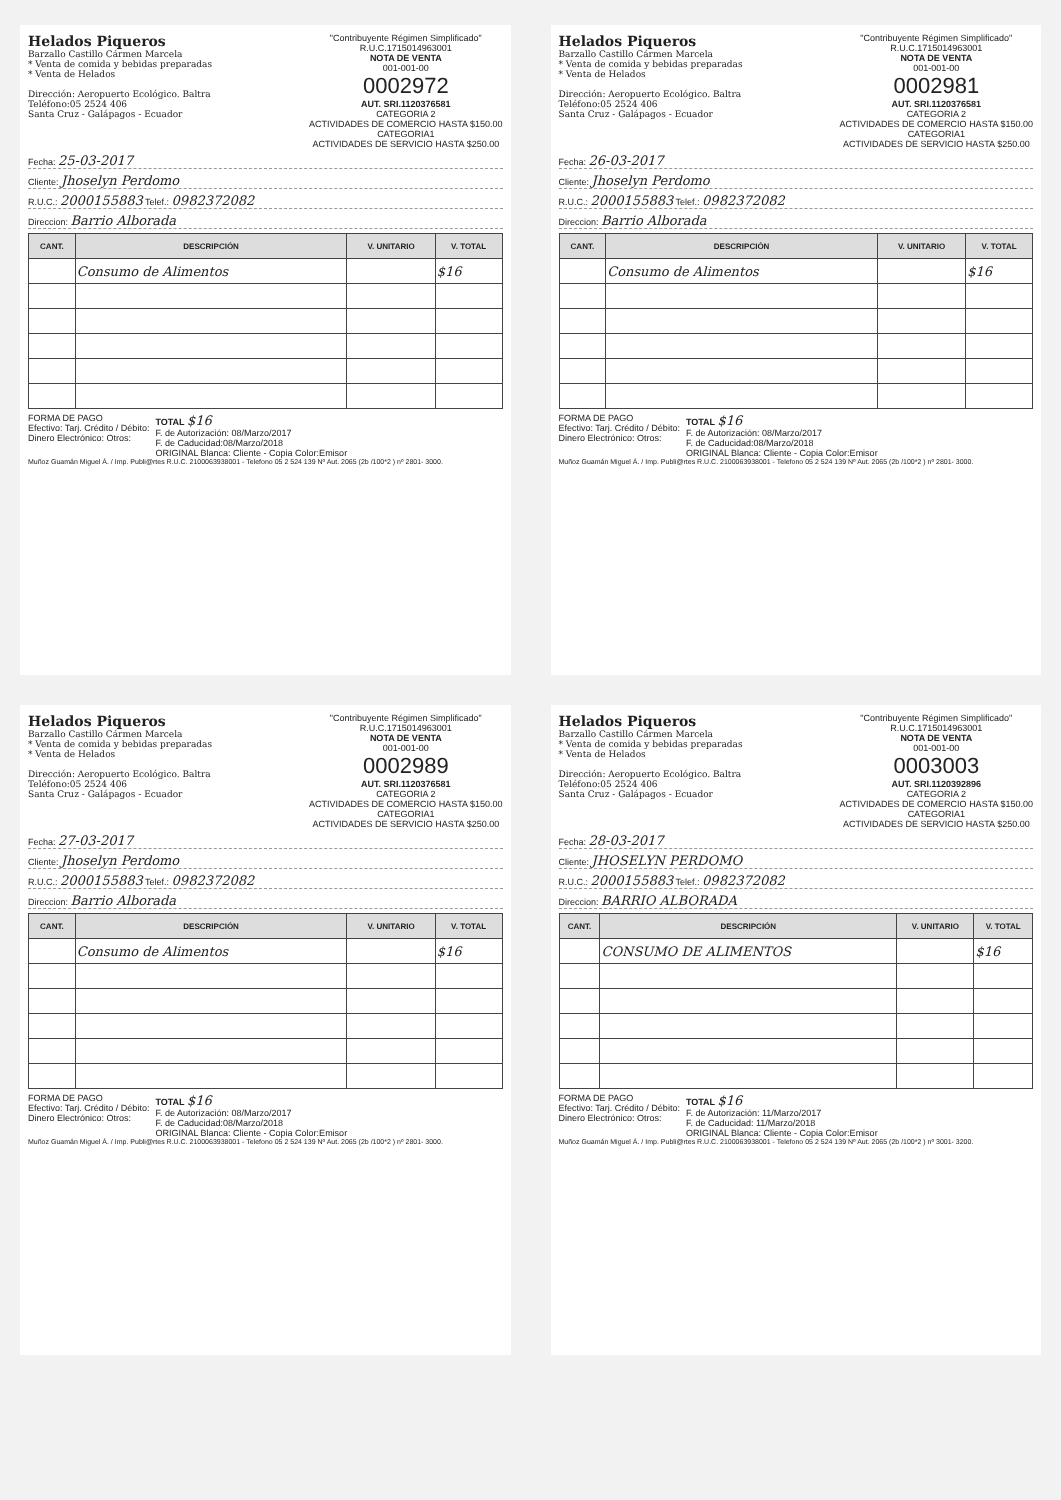Helados Piqueros
Barzallo Castillo Cármen Marcela
* Venta de comida y bebidas preparadas
* Venta de Helados
Dirección: Aeropuerto Ecológico. Baltra
Teléfono:05 2524 406
Santa Cruz - Galápagos - Ecuador
"Contribuyente Régimen Simplificado"
R.U.C.1715014963001
NOTA DE VENTA
001-001-00
0002972
AUT. SRI.1120376581
CATEGORIA 2
ACTIVIDADES DE COMERCIO HASTA $150.00
CATEGORIA1
ACTIVIDADES DE SERVICIO HASTA $250.00
Fecha: 25-03-2017
Cliente: Jhoselyn Perdomo
R.U.C.: 2000155883 Telef.: 0982372082
Direccion: Barrio Alborada
| CANT. | DESCRIPCIÓN | V. UNITARIO | V. TOTAL |
| --- | --- | --- | --- |
| | Consumo de Alimentos | | $16 |
FORMA DE PAGO
Efectivo: Tarj. Crédito / Débito:
Dinero Electrónico: Otros:
TOTAL $16
F. de Autorización: 08/Marzo/2017
F. de Caducidad:08/Marzo/2018
ORIGINAL Blanca: Cliente - Copia Color:Emisor
Muñoz Guamán Miguel Á. / Imp. Publi@rtes R.U.C. 2100063938001 - Telefono 05 2 524 139 Nº Aut. 2065 (2b /100*2 ) nº 2801- 3000.
Helados Piqueros
Barzallo Castillo Cármen Marcela
* Venta de comida y bebidas preparadas
* Venta de Helados
Dirección: Aeropuerto Ecológico. Baltra
Teléfono:05 2524 406
Santa Cruz - Galápagos - Ecuador
"Contribuyente Régimen Simplificado"
R.U.C.1715014963001
NOTA DE VENTA
001-001-00
0002981
AUT. SRI.1120376581
CATEGORIA 2
ACTIVIDADES DE COMERCIO HASTA $150.00
CATEGORIA1
ACTIVIDADES DE SERVICIO HASTA $250.00
Fecha: 26-03-2017
Cliente: Jhoselyn Perdomo
R.U.C.: 2000155883 Telef.: 0982372082
Direccion: Barrio Alborada
| CANT. | DESCRIPCIÓN | V. UNITARIO | V. TOTAL |
| --- | --- | --- | --- |
| | Consumo de Alimentos | | $16 |
FORMA DE PAGO
Efectivo: Tarj. Crédito / Débito:
Dinero Electrónico: Otros:
TOTAL $16
F. de Autorización: 08/Marzo/2017
F. de Caducidad:08/Marzo/2018
ORIGINAL Blanca: Cliente - Copia Color:Emisor
Muñoz Guamán Miguel Á. / Imp. Publi@rtes R.U.C. 2100063938001 - Telefono 05 2 524 139 Nº Aut. 2065 (2b /100*2 ) nº 2801- 3000.
Helados Piqueros
Barzallo Castillo Cármen Marcela
* Venta de comida y bebidas preparadas
* Venta de Helados
Dirección: Aeropuerto Ecológico. Baltra
Teléfono:05 2524 406
Santa Cruz - Galápagos - Ecuador
"Contribuyente Régimen Simplificado"
R.U.C.1715014963001
NOTA DE VENTA
001-001-00
0002989
AUT. SRI.1120376581
CATEGORIA 2
ACTIVIDADES DE COMERCIO HASTA $150.00
CATEGORIA1
ACTIVIDADES DE SERVICIO HASTA $250.00
Fecha: 27-03-2017
Cliente: Jhoselyn Perdomo
R.U.C.: 2000155883 Telef.: 0982372082
Direccion: Barrio Alborada
| CANT. | DESCRIPCIÓN | V. UNITARIO | V. TOTAL |
| --- | --- | --- | --- |
| | Consumo de Alimentos | | $16 |
FORMA DE PAGO
Efectivo: Tarj. Crédito / Débito:
Dinero Electrónico: Otros:
TOTAL $16
F. de Autorización: 08/Marzo/2017
F. de Caducidad:08/Marzo/2018
ORIGINAL Blanca: Cliente - Copia Color:Emisor
Muñoz Guamán Miguel Á. / Imp. Publi@rtes R.U.C. 2100063938001 - Telefono 05 2 524 139 Nº Aut. 2065 (2b /100*2 ) nº 2801- 3000.
Helados Piqueros
Barzallo Castillo Cármen Marcela
* Venta de comida y bebidas preparadas
* Venta de Helados
Dirección: Aeropuerto Ecológico. Baltra
Teléfono:05 2524 406
Santa Cruz - Galápagos - Ecuador
"Contribuyente Régimen Simplificado"
R.U.C.1715014963001
NOTA DE VENTA
001-001-00
0003003
AUT. SRI.1120392896
CATEGORIA 2
ACTIVIDADES DE COMERCIO HASTA $150.00
CATEGORIA1
ACTIVIDADES DE SERVICIO HASTA $250.00
Fecha: 28-03-2017
Cliente: JHOSELYN PERDOMO
R.U.C.: 2000155883 Telef.: 0982372082
Direccion: BARRIO ALBORADA
| CANT. | DESCRIPCIÓN | V. UNITARIO | V. TOTAL |
| --- | --- | --- | --- |
| | CONSUMO DE ALIMENTOS | | $16 |
FORMA DE PAGO
Efectivo: Tarj. Crédito / Débito:
Dinero Electrónico: Otros:
TOTAL $16
F. de Autorización: 11/Marzo/2017
F. de Caducidad: 11/Marzo/2018
ORIGINAL Blanca: Cliente - Copia Color:Emisor
Muñoz Guamán Miguel Á. / Imp. Publi@rtes R.U.C. 2100063938001 - Telefono 05 2 524 139 Nº Aut. 2065 (2b /100*2 ) nº 3001- 3200.